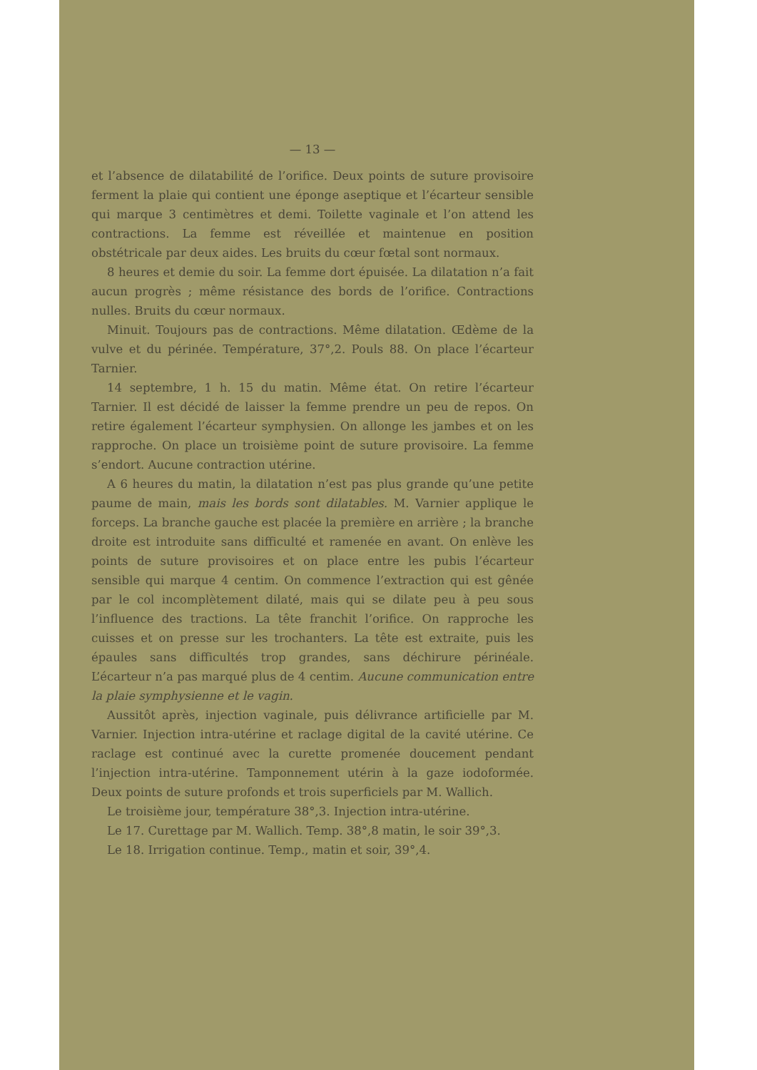— 13 —
et l’absence de dilatabilité de l’orifice. Deux points de suture provisoire ferment la plaie qui contient une éponge aseptique et l’écarteur sensible qui marque 3 centimètres et demi. Toilette vaginale et l’on attend les contractions. La femme est réveillée et maintenue en position obstétricale par deux aides. Les bruits du cœur fœtal sont normaux.
8 heures et demie du soir. La femme dort épuisée. La dilatation n’a fait aucun progrès ; même résistance des bords de l’orifice. Contractions nulles. Bruits du cœur normaux.
Minuit. Toujours pas de contractions. Même dilatation. Œdème de la vulve et du périnée. Température, 37°,2. Pouls 88. On place l’écarteur Tarnier.
14 septembre, 1 h. 15 du matin. Même état. On retire l’écarteur Tarnier. Il est décidé de laisser la femme prendre un peu de repos. On retire également l’écarteur symphysien. On allonge les jambes et on les rapproche. On place un troisième point de suture provisoire. La femme s’endort. Aucune contraction utérine.
A 6 heures du matin, la dilatation n’est pas plus grande qu’une petite paume de main, mais les bords sont dilatables. M. Varnier applique le forceps. La branche gauche est placée la première en arrière ; la branche droite est introduite sans difficulté et ramenée en avant. On enlève les points de suture provisoires et on place entre les pubis l’écarteur sensible qui marque 4 centim. On commence l’extraction qui est gênée par le col incomplètement dilaté, mais qui se dilate peu à peu sous l’influence des tractions. La tête franchit l’orifice. On rapproche les cuisses et on presse sur les trochanters. La tête est extraite, puis les épaules sans difficultés trop grandes, sans déchirure périnéale. L’écarteur n’a pas marqué plus de 4 centim. Aucune communication entre la plaie symphysienne et le vagin.
Aussitôt après, injection vaginale, puis délivrance artificielle par M. Varnier. Injection intra-utérine et raclage digital de la cavité utérine. Ce raclage est continué avec la curette promenée doucement pendant l’injection intra-utérine. Tamponnement utérin à la gaze iodoformée. Deux points de suture profonds et trois superficiels par M. Wallich.
Le troisième jour, température 38°,3. Injection intra-utérine.
Le 17. Curettage par M. Wallich. Temp. 38°,8 matin, le soir 39°,3.
Le 18. Irrigation continue. Temp., matin et soir, 39°,4.